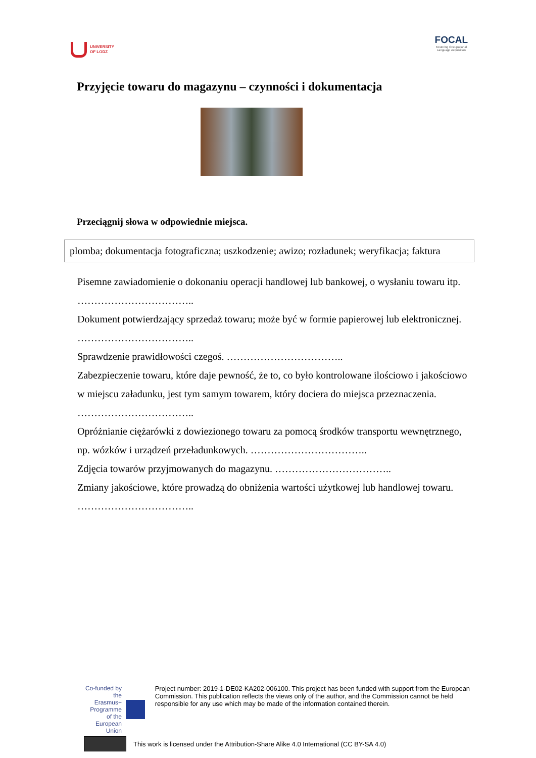UNIVERSITY
OF LODZ
FOCAL
Fostering Occupational
Language Acquisition
Przyjęcie towaru do magazynu – czynności i dokumentacja
Przeciągnij słowa w odpowiednie miejsca.
plomba; dokumentacja fotograficzna; uszkodzenie; awizo; rozładunek; weryfikacja; faktura
Pisemne zawiadomienie o dokonaniu operacji handlowej lub bankowej, o wysłaniu towaru itp. ……………………………..
Dokument potwierdzający sprzedaż towaru; może być w formie papierowej lub elektronicznej. ……………………………..
Sprawdzenie prawidłowości czegoś. ……………………………..
Zabezpieczenie towaru, które daje pewność, że to, co było kontrolowane ilościowo i jakościowo w miejscu załadunku, jest tym samym towarem, który dociera do miejsca przeznaczenia. ……………………………..
Opróżnianie ciężarówki z dowiezionego towaru za pomocą środków transportu wewnętrznego, np. wózków i urządzeń przeładunkowych. ……………………………..
Zdjęcia towarów przyjmowanych do magazynu. ……………………………..
Zmiany jakościowe, które prowadzą do obniżenia wartości użytkowej lub handlowej towaru. ……………………………..
Co-funded by the
Erasmus+ Programme
of the European Union
Project number: 2019-1-DE02-KA202-006100. This project has been funded with support from the European Commission. This publication reflects the views only of the author, and the Commission cannot be held responsible for any use which may be made of the information contained therein.
This work is licensed under the Attribution-Share Alike 4.0 International (CC BY-SA 4.0)